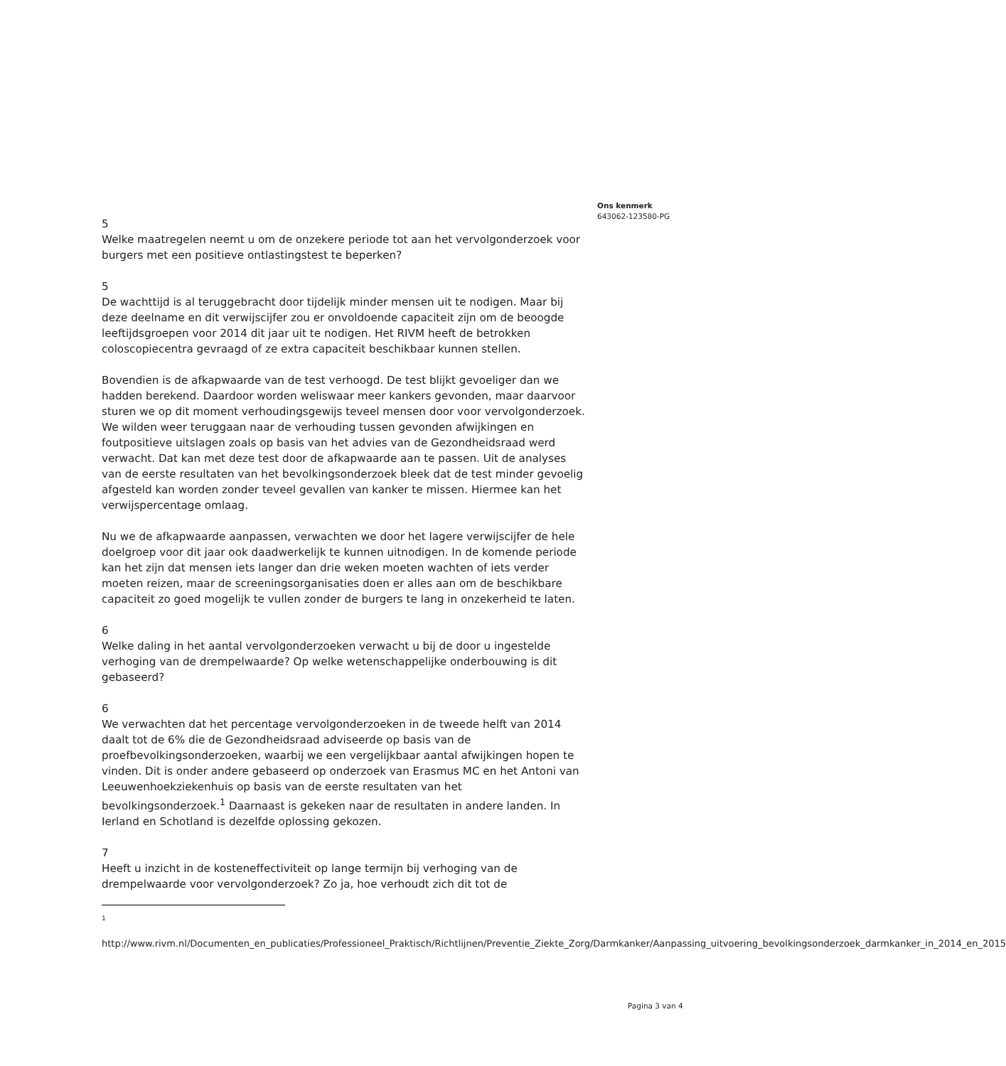5
Welke maatregelen neemt u om de onzekere periode tot aan het vervolgonderzoek voor burgers met een positieve ontlastingstest te beperken?
5
De wachttijd is al teruggebracht door tijdelijk minder mensen uit te nodigen. Maar bij deze deelname en dit verwijscijfer zou er onvoldoende capaciteit zijn om de beoogde leeftijdsgroepen voor 2014 dit jaar uit te nodigen. Het RIVM heeft de betrokken coloscopiecentra gevraagd of ze extra capaciteit beschikbaar kunnen stellen.
Bovendien is de afkapwaarde van de test verhoogd. De test blijkt gevoeliger dan we hadden berekend. Daardoor worden weliswaar meer kankers gevonden, maar daarvoor sturen we op dit moment verhoudingsgewijs teveel mensen door voor vervolgonderzoek. We wilden weer teruggaan naar de verhouding tussen gevonden afwijkingen en foutpositieve uitslagen zoals op basis van het advies van de Gezondheidsraad werd verwacht. Dat kan met deze test door de afkapwaarde aan te passen. Uit de analyses van de eerste resultaten van het bevolkingsonderzoek bleek dat de test minder gevoelig afgesteld kan worden zonder teveel gevallen van kanker te missen. Hiermee kan het verwijspercentage omlaag.
Nu we de afkapwaarde aanpassen, verwachten we door het lagere verwijscijfer de hele doelgroep voor dit jaar ook daadwerkelijk te kunnen uitnodigen. In de komende periode kan het zijn dat mensen iets langer dan drie weken moeten wachten of iets verder moeten reizen, maar de screeningsorganisaties doen er alles aan om de beschikbare capaciteit zo goed mogelijk te vullen zonder de burgers te lang in onzekerheid te laten.
6
Welke daling in het aantal vervolgonderzoeken verwacht u bij de door u ingestelde verhoging van de drempelwaarde? Op welke wetenschappelijke onderbouwing is dit gebaseerd?
6
We verwachten dat het percentage vervolgonderzoeken in de tweede helft van 2014 daalt tot de 6% die de Gezondheidsraad adviseerde op basis van de proefbevolkingsonderzoeken, waarbij we een vergelijkbaar aantal afwijkingen hopen te vinden. Dit is onder andere gebaseerd op onderzoek van Erasmus MC en het Antoni van Leeuwenhoekziekenhuis op basis van de eerste resultaten van het bevolkingsonderzoek.<sup>1</sup> Daarnaast is gekeken naar de resultaten in andere landen. In Ierland en Schotland is dezelfde oplossing gekozen.
7
Heeft u inzicht in de kosteneffectiviteit op lange termijn bij verhoging van de drempelwaarde voor vervolgonderzoek? Zo ja, hoe verhoudt zich dit tot de
<sup>1</sup>
http://www.rivm.nl/Documenten_en_publicaties/Professioneel_Praktisch/Richtlijnen/Preventie_Ziekte_Zorg/Darmkanker/Aanpassing_uitvoering_bevolkingsonderzoek_darmkanker_in_2014_en_2015
Ons kenmerk
643062-123580-PG
Pagina 3 van 4